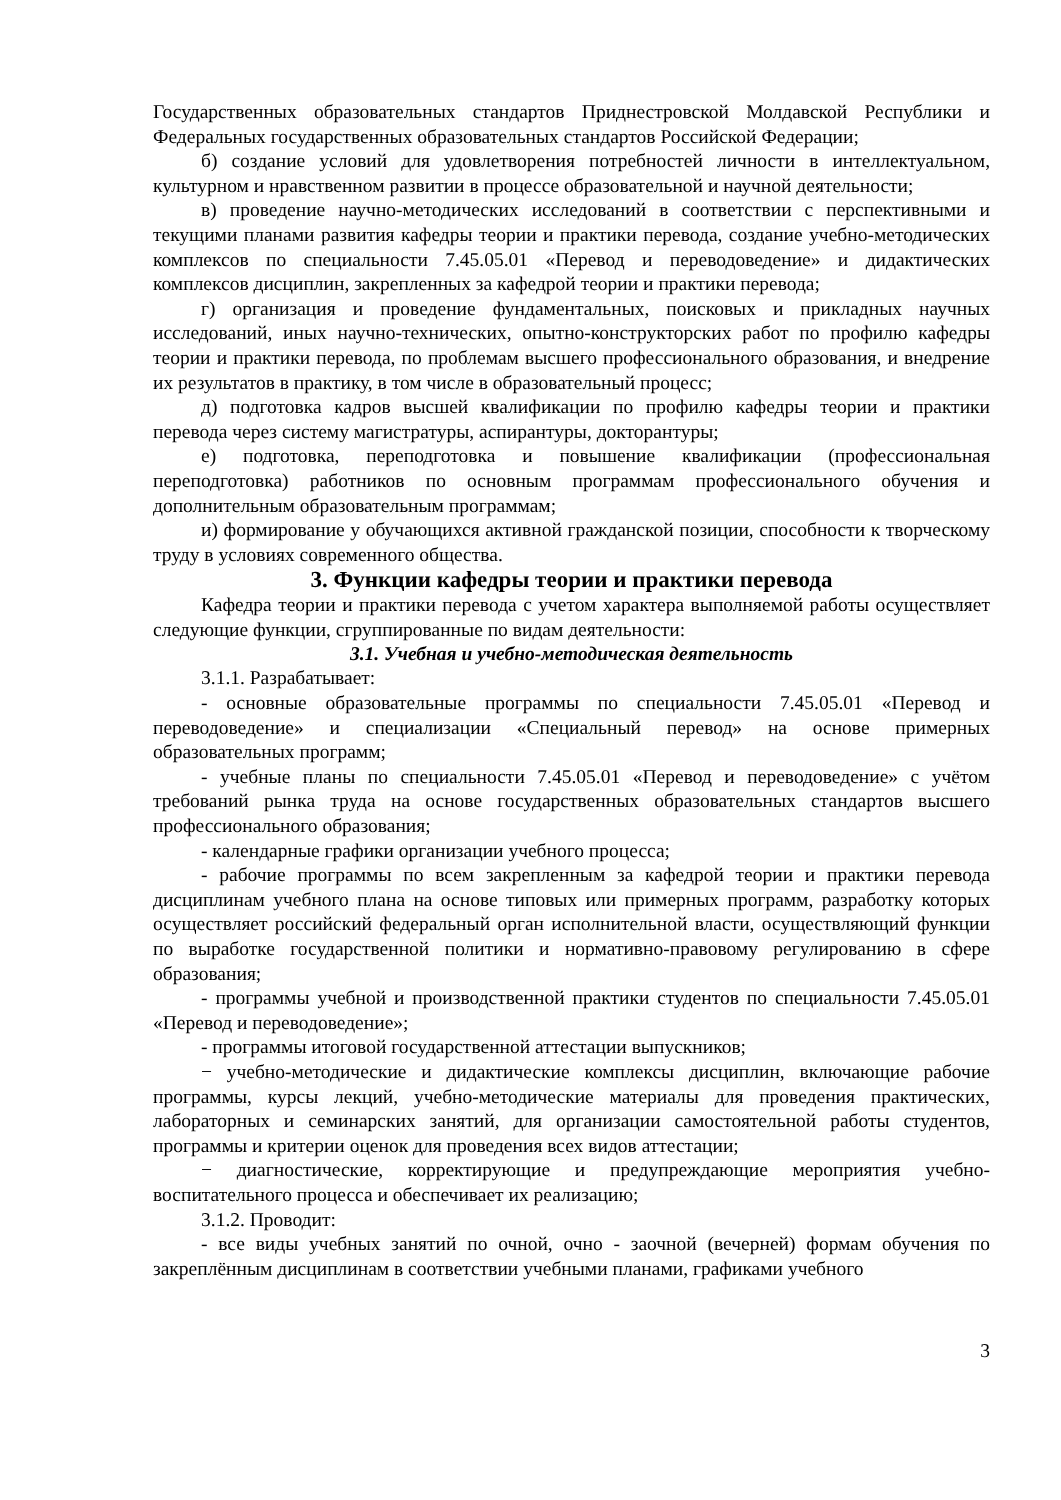Государственных образовательных стандартов Приднестровской Молдавской Республики и Федеральных государственных образовательных стандартов Российской Федерации;
б) создание условий для удовлетворения потребностей личности в интеллектуальном, культурном и нравственном развитии в процессе образовательной и научной деятельности;
в) проведение научно-методических исследований в соответствии с перспективными и текущими планами развития кафедры теории и практики перевода, создание учебно-методических комплексов по специальности 7.45.05.01 «Перевод и переводоведение» и дидактических комплексов дисциплин, закрепленных за кафедрой теории и практики перевода;
г) организация и проведение фундаментальных, поисковых и прикладных научных исследований, иных научно-технических, опытно-конструкторских работ по профилю кафедры теории и практики перевода, по проблемам высшего профессионального образования, и внедрение их результатов в практику, в том числе в образовательный процесс;
д) подготовка кадров высшей квалификации по профилю кафедры теории и практики перевода через систему магистратуры, аспирантуры, докторантуры;
е) подготовка, переподготовка и повышение квалификации (профессиональная переподготовка) работников по основным программам профессионального обучения и дополнительным образовательным программам;
и) формирование у обучающихся активной гражданской позиции, способности к творческому труду в условиях современного общества.
3. Функции кафедры теории и практики перевода
Кафедра теории и практики перевода с учетом характера выполняемой работы осуществляет следующие функции, сгруппированные по видам деятельности:
3.1. Учебная и учебно-методическая деятельность
3.1.1. Разрабатывает:
- основные образовательные программы по специальности 7.45.05.01 «Перевод и переводоведение» и специализации «Специальный перевод» на основе примерных образовательных программ;
- учебные планы по специальности 7.45.05.01 «Перевод и переводоведение» с учётом требований рынка труда на основе государственных образовательных стандартов высшего профессионального образования;
- календарные графики организации учебного процесса;
- рабочие программы по всем закрепленным за кафедрой теории и практики перевода дисциплинам учебного плана на основе типовых или примерных программ, разработку которых осуществляет российский федеральный орган исполнительной власти, осуществляющий функции по выработке государственной политики и нормативно-правовому регулированию в сфере образования;
- программы учебной и производственной практики студентов по специальности 7.45.05.01 «Перевод и переводоведение»;
- программы итоговой государственной аттестации выпускников;
− учебно-методические и дидактические комплексы дисциплин, включающие рабочие программы, курсы лекций, учебно-методические материалы для проведения практических, лабораторных и семинарских занятий, для организации самостоятельной работы студентов, программы и критерии оценок для проведения всех видов аттестации;
− диагностические, корректирующие и предупреждающие мероприятия учебно-воспитательного процесса и обеспечивает их реализацию;
3.1.2. Проводит:
- все виды учебных занятий по очной, очно - заочной (вечерней) формам обучения по закреплённым дисциплинам в соответствии учебными планами, графиками учебного
3